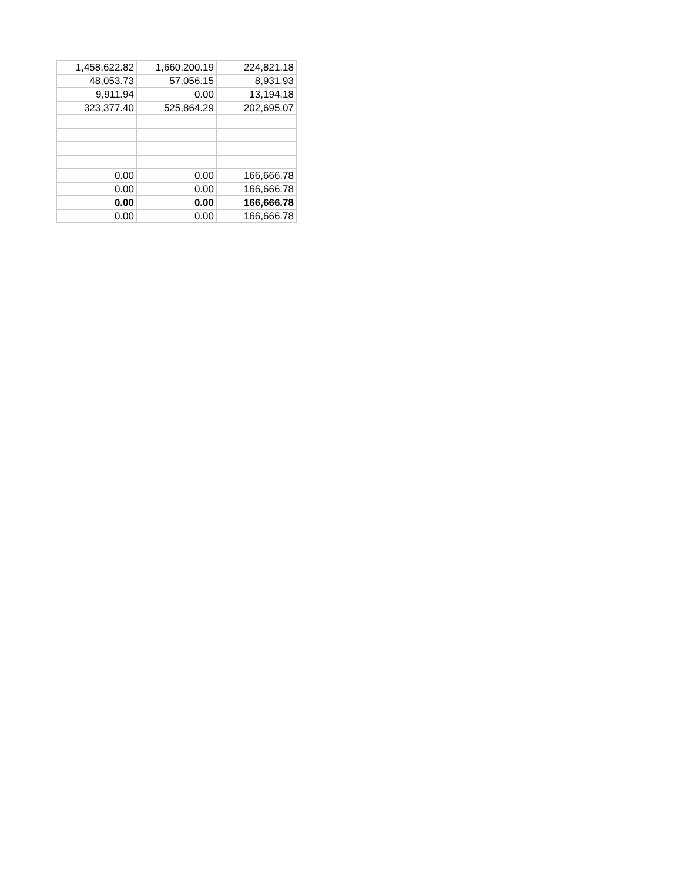| 1,458,622.82 | 1,660,200.19 | 224,821.18 |
| 48,053.73 | 57,056.15 | 8,931.93 |
| 9,911.94 | 0.00 | 13,194.18 |
| 323,377.40 | 525,864.29 | 202,695.07 |
| 0.00 | 0.00 | 166,666.78 |
| 0.00 | 0.00 | 166,666.78 |
| 0.00 | 0.00 | 166,666.78 |
| 0.00 | 0.00 | 166,666.78 |